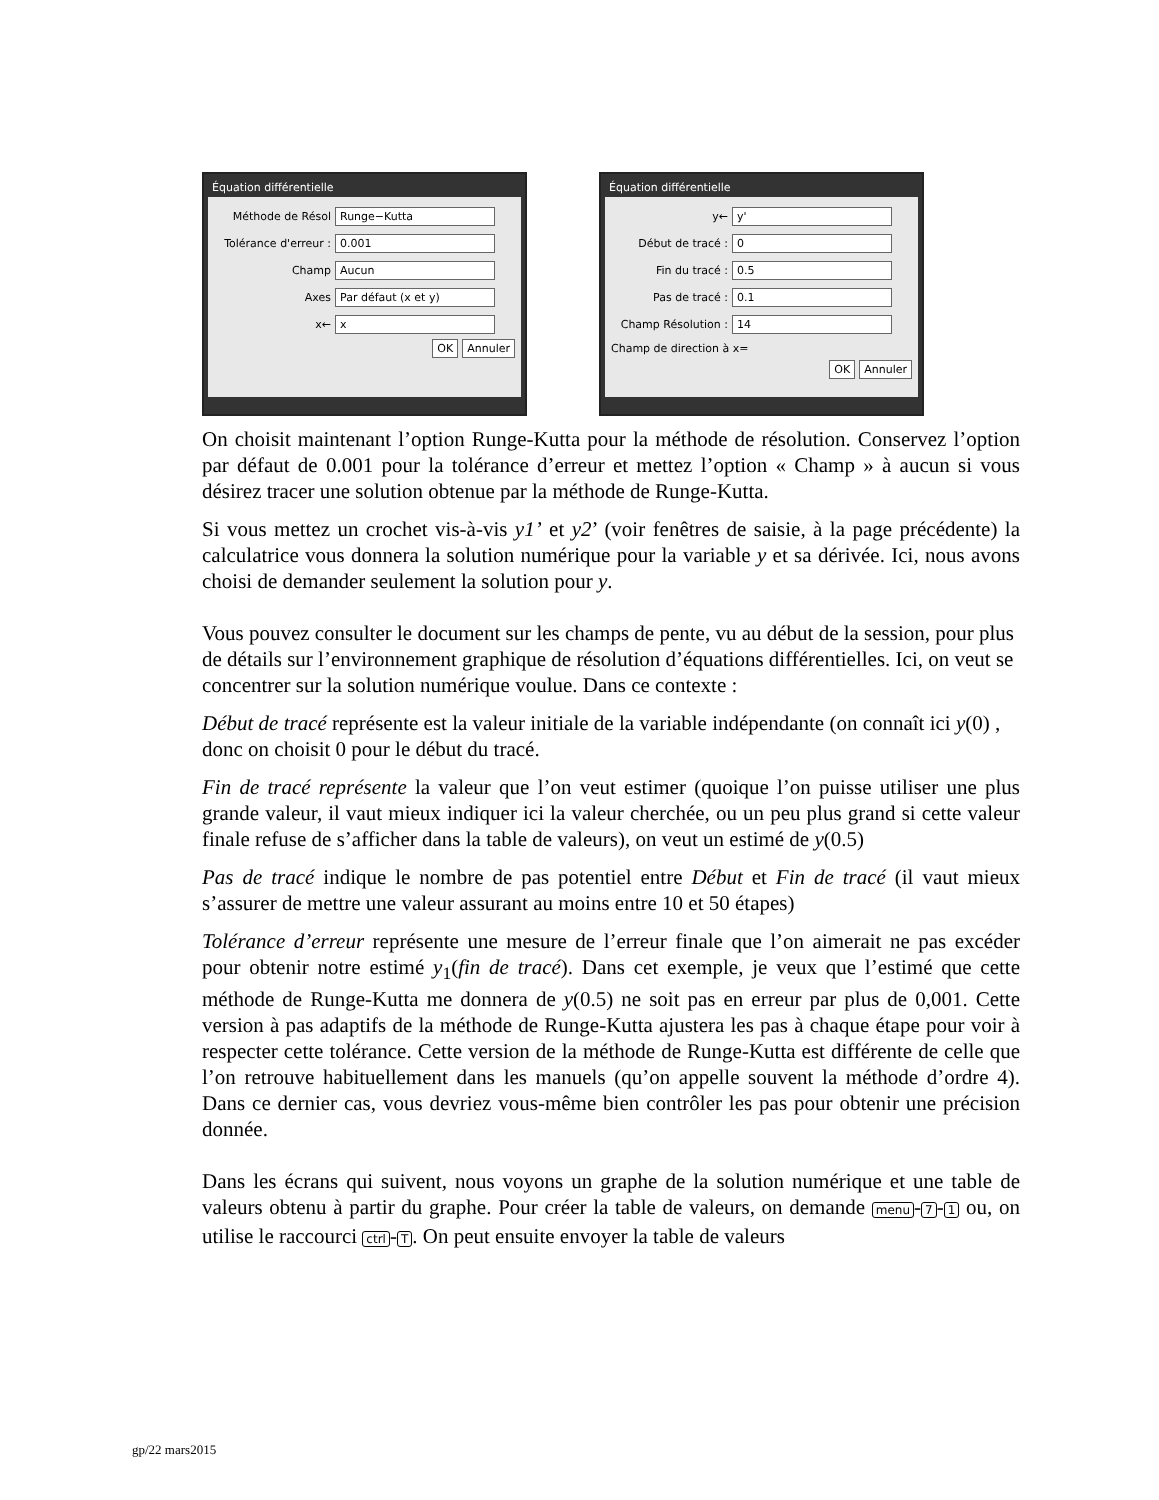Équation différentielle
Méthode de Résol Runge−Kutta
Tolérance d'erreur : 0.001
Champ Aucun
Axes Par défaut (x et y)
x← x
OK Annuler
Équation différentielle
y← y'
Début de tracé : 0
Fin du tracé : 0.5
Pas de tracé : 0.1
Champ Résolution : 14
Champ de direction à x=
OK Annuler
On choisit maintenant l’option Runge-Kutta pour la méthode de résolution. Conservez l’option par défaut de 0.001 pour la tolérance d’erreur et mettez l’option « Champ » à aucun si vous désirez tracer une solution obtenue par la méthode de Runge-Kutta.
Si vous mettez un crochet vis-à-vis y1’ et y2’ (voir fenêtres de saisie, à la page précédente) la calculatrice vous donnera la solution numérique pour la variable y et sa dérivée. Ici, nous avons choisi de demander seulement la solution pour y.
Vous pouvez consulter le document sur les champs de pente, vu au début de la session, pour plus de détails sur l’environnement graphique de résolution d’équations différentielles. Ici, on veut se concentrer sur la solution numérique voulue. Dans ce contexte :
Début de tracé représente est la valeur initiale de la variable indépendante (on connaît ici y(0) , donc on choisit 0 pour le début du tracé.
Fin de tracé représente la valeur que l’on veut estimer (quoique l’on puisse utiliser une plus grande valeur, il vaut mieux indiquer ici la valeur cherchée, ou un peu plus grand si cette valeur finale refuse de s’afficher dans la table de valeurs), on veut un estimé de y(0.5)
Pas de tracé indique le nombre de pas potentiel entre Début et Fin de tracé (il vaut mieux s’assurer de mettre une valeur assurant au moins entre 10 et 50 étapes)
Tolérance d’erreur représente une mesure de l’erreur finale que l’on aimerait ne pas excéder pour obtenir notre estimé y<sub>1</sub>(fin de tracé). Dans cet exemple, je veux que l’estimé que cette méthode de Runge-Kutta me donnera de y(0.5) ne soit pas en erreur par plus de 0,001. Cette version à pas adaptifs de la méthode de Runge-Kutta ajustera les pas à chaque étape pour voir à respecter cette tolérance. Cette version de la méthode de Runge-Kutta est différente de celle que l’on retrouve habituellement dans les manuels (qu’on appelle souvent la méthode d’ordre 4). Dans ce dernier cas, vous devriez vous-même bien contrôler les pas pour obtenir une précision donnée.
Dans les écrans qui suivent, nous voyons un graphe de la solution numérique et une table de valeurs obtenu à partir du graphe. Pour créer la table de valeurs, on demande menu - 7 - 1 ou, on utilise le raccourci ctrl - T. On peut ensuite envoyer la table de valeurs
gp/22 mars2015